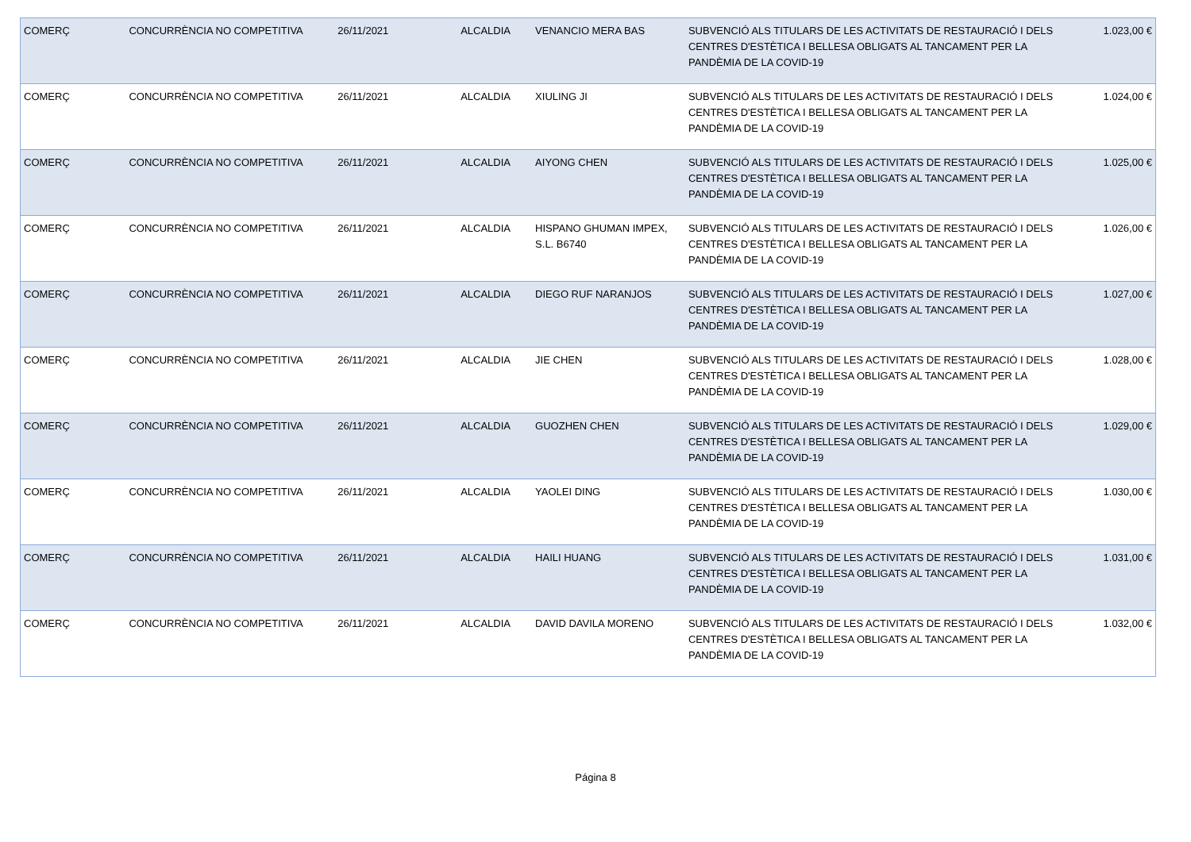| COMERÇ | CONCURRÈNCIA NO COMPETITIVA | 26/11/2021 | ALCALDIA | VENANCIO MERA BAS | SUBVENCIÓ ALS TITULARS DE LES ACTIVITATS DE RESTAURACIÓ I DELS CENTRES D'ESTÈTICA I BELLESA OBLIGATS AL TANCAMENT PER LA PANDÈMIA DE LA COVID-19 | 1.023,00 € |
| COMERÇ | CONCURRÈNCIA NO COMPETITIVA | 26/11/2021 | ALCALDIA | XIULING JI | SUBVENCIÓ ALS TITULARS DE LES ACTIVITATS DE RESTAURACIÓ I DELS CENTRES D'ESTÈTICA I BELLESA OBLIGATS AL TANCAMENT PER LA PANDÈMIA DE LA COVID-19 | 1.024,00 € |
| COMERÇ | CONCURRÈNCIA NO COMPETITIVA | 26/11/2021 | ALCALDIA | AIYONG CHEN | SUBVENCIÓ ALS TITULARS DE LES ACTIVITATS DE RESTAURACIÓ I DELS CENTRES D'ESTÈTICA I BELLESA OBLIGATS AL TANCAMENT PER LA PANDÈMIA DE LA COVID-19 | 1.025,00 € |
| COMERÇ | CONCURRÈNCIA NO COMPETITIVA | 26/11/2021 | ALCALDIA | HISPANO GHUMAN IMPEX, S.L. B6740 | SUBVENCIÓ ALS TITULARS DE LES ACTIVITATS DE RESTAURACIÓ I DELS CENTRES D'ESTÈTICA I BELLESA OBLIGATS AL TANCAMENT PER LA PANDÈMIA DE LA COVID-19 | 1.026,00 € |
| COMERÇ | CONCURRÈNCIA NO COMPETITIVA | 26/11/2021 | ALCALDIA | DIEGO RUF NARANJOS | SUBVENCIÓ ALS TITULARS DE LES ACTIVITATS DE RESTAURACIÓ I DELS CENTRES D'ESTÈTICA I BELLESA OBLIGATS AL TANCAMENT PER LA PANDÈMIA DE LA COVID-19 | 1.027,00 € |
| COMERÇ | CONCURRÈNCIA NO COMPETITIVA | 26/11/2021 | ALCALDIA | JIE CHEN | SUBVENCIÓ ALS TITULARS DE LES ACTIVITATS DE RESTAURACIÓ I DELS CENTRES D'ESTÈTICA I BELLESA OBLIGATS AL TANCAMENT PER LA PANDÈMIA DE LA COVID-19 | 1.028,00 € |
| COMERÇ | CONCURRÈNCIA NO COMPETITIVA | 26/11/2021 | ALCALDIA | GUOZHEN CHEN | SUBVENCIÓ ALS TITULARS DE LES ACTIVITATS DE RESTAURACIÓ I DELS CENTRES D'ESTÈTICA I BELLESA OBLIGATS AL TANCAMENT PER LA PANDÈMIA DE LA COVID-19 | 1.029,00 € |
| COMERÇ | CONCURRÈNCIA NO COMPETITIVA | 26/11/2021 | ALCALDIA | YAOLEI DING | SUBVENCIÓ ALS TITULARS DE LES ACTIVITATS DE RESTAURACIÓ I DELS CENTRES D'ESTÈTICA I BELLESA OBLIGATS AL TANCAMENT PER LA PANDÈMIA DE LA COVID-19 | 1.030,00 € |
| COMERÇ | CONCURRÈNCIA NO COMPETITIVA | 26/11/2021 | ALCALDIA | HAILI HUANG | SUBVENCIÓ ALS TITULARS DE LES ACTIVITATS DE RESTAURACIÓ I DELS CENTRES D'ESTÈTICA I BELLESA OBLIGATS AL TANCAMENT PER LA PANDÈMIA DE LA COVID-19 | 1.031,00 € |
| COMERÇ | CONCURRÈNCIA NO COMPETITIVA | 26/11/2021 | ALCALDIA | DAVID DAVILA MORENO | SUBVENCIÓ ALS TITULARS DE LES ACTIVITATS DE RESTAURACIÓ I DELS CENTRES D'ESTÈTICA I BELLESA OBLIGATS AL TANCAMENT PER LA PANDÈMIA DE LA COVID-19 | 1.032,00 € |
Página 8